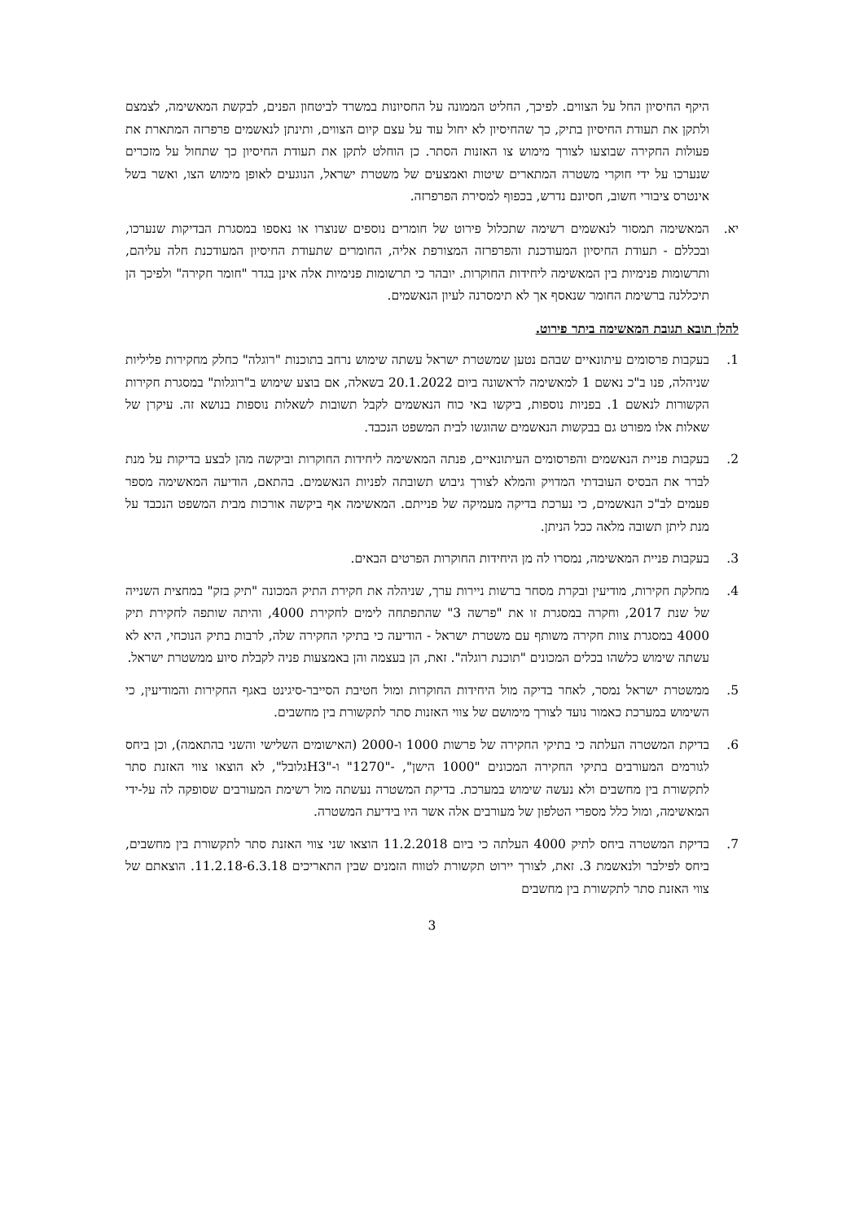היקף החיסיון החל על הצווים. לפיכך, החליט הממונה על החסיונות במשרד לביטחון הפנים, לבקשת המאשימה, לצמצם ולתקן את תעודת החיסיון בתיק, כך שהחיסיון לא יחול עוד על עצם קיום הצווים, ותינתן לנאשמים פרפרזה המתארת את פעולות החקירה שבוצעו לצורך מימוש צו האזנות הסתר. כן הוחלט לתקן את תעודת החיסיון כך שתחול על מזכרים שנערכו על ידי חוקרי משטרה המתארים שיטות ואמצעים של משטרת ישראל, הנוגעים לאופן מימוש הצו, ואשר בשל אינטרס ציבורי חשוב, חסיונם נדרש, בכפוף למסירת הפרפרזה.
יא. המאשימה תמסור לנאשמים רשימה שתכלול פירוט של חומרים נוספים שנוצרו או נאספו במסגרת הבדיקות שנערכו, ובכללם - תעודת החיסיון המעודכנת והפרפרזה המצורפת אליה, החומרים שתעודת החיסיון המעודכנת חלה עליהם, ותרשומות פנימיות בין המאשימה ליחידות החוקרות. יובהר כי תרשומות פנימיות אלה אינן בגדר "חומר חקירה" ולפיכך הן תיכללנה ברשימת החומר שנאסף אך לא תימסרנה לעיון הנאשמים.
להלן תובא תגובת המאשימה ביתר פירוט.
1. בעקבות פרסומים עיתונאיים שבהם נטען שמשטרת ישראל עשתה שימוש נרחב בתוכנות "רוגלה" כחלק מחקירות פליליות שניהלה, פנו ב"כ נאשם 1 למאשימה לראשונה ביום 20.1.2022 בשאלה, אם בוצע שימוש ב"רוגלות" במסגרת חקירות הקשורות לנאשם 1. בפניות נוספות, ביקשו באי כוח הנאשמים לקבל תשובות לשאלות נוספות בנושא זה. עיקרן של שאלות אלו מפורט גם בבקשות הנאשמים שהוגשו לבית המשפט הנכבד.
2. בעקבות פניית הנאשמים והפרסומים העיתונאיים, פנתה המאשימה ליחידות החוקרות וביקשה מהן לבצע בדיקות על מנת לברר את הבסיס העובדתי המדויק והמלא לצורך גיבוש תשובתה לפניות הנאשמים. בהתאם, הודיעה המאשימה מספר פעמים לב"כ הנאשמים, כי נערכת בדיקה מעמיקה של פנייתם. המאשימה אף ביקשה אורכות מבית המשפט הנכבד על מנת ליתן תשובה מלאה ככל הניתן.
3. בעקבות פניית המאשימה, נמסרו לה מן היחידות החוקרות הפרטים הבאים.
4. מחלקת חקירות, מודיעין ובקרת מסחר ברשות ניירות ערך, שניהלה את חקירת התיק המכונה "תיק בזק" במחצית השנייה של שנת 2017, וחקרה במסגרת זו את "פרשה 3" שהתפתחה לימים לחקירת 4000, והיתה שותפה לחקירת תיק 4000 במסגרת צוות חקירה משותף עם משטרת ישראל - הודיעה כי בתיקי החקירה שלה, לרבות בתיק הנוכחי, היא לא עשתה שימוש כלשהו בכלים המכונים "תוכנת רוגלה". זאת, הן בעצמה והן באמצעות פניה לקבלת סיוע ממשטרת ישראל.
5. ממשטרת ישראל נמסר, לאחר בדיקה מול היחידות החוקרות ומול חטיבת הסייבר-סיגינט באגף החקירות והמודיעין, כי השימוש במערכת כאמור נועד לצורך מימושם של צווי האזנות סתר לתקשורת בין מחשבים.
6. בדיקת המשטרה העלתה כי בתיקי החקירה של פרשות 1000 ו-2000 (האישומים השלישי והשני בהתאמה), וכן ביחס לגורמים המעורבים בתיקי החקירה המכונים "1000 הישן", -"1270" ו-"H3גלובל", לא הוצאו צווי האזנת סתר לתקשורת בין מחשבים ולא נעשה שימוש במערכת. בדיקת המשטרה נעשתה מול רשימת המעורבים שסופקה לה על-ידי המאשימה, ומול כלל מספרי הטלפון של מעורבים אלה אשר היו בידיעת המשטרה.
7. בדיקת המשטרה ביחס לתיק 4000 העלתה כי ביום 11.2.2018 הוצאו שני צווי האזנת סתר לתקשורת בין מחשבים, ביחס לפילבר ולנאשמת 3. זאת, לצורך יירוט תקשורת לטווח הזמנים שבין התאריכים 11.2.18-6.3.18. הוצאתם של צווי האזנת סתר לתקשורת בין מחשבים
3